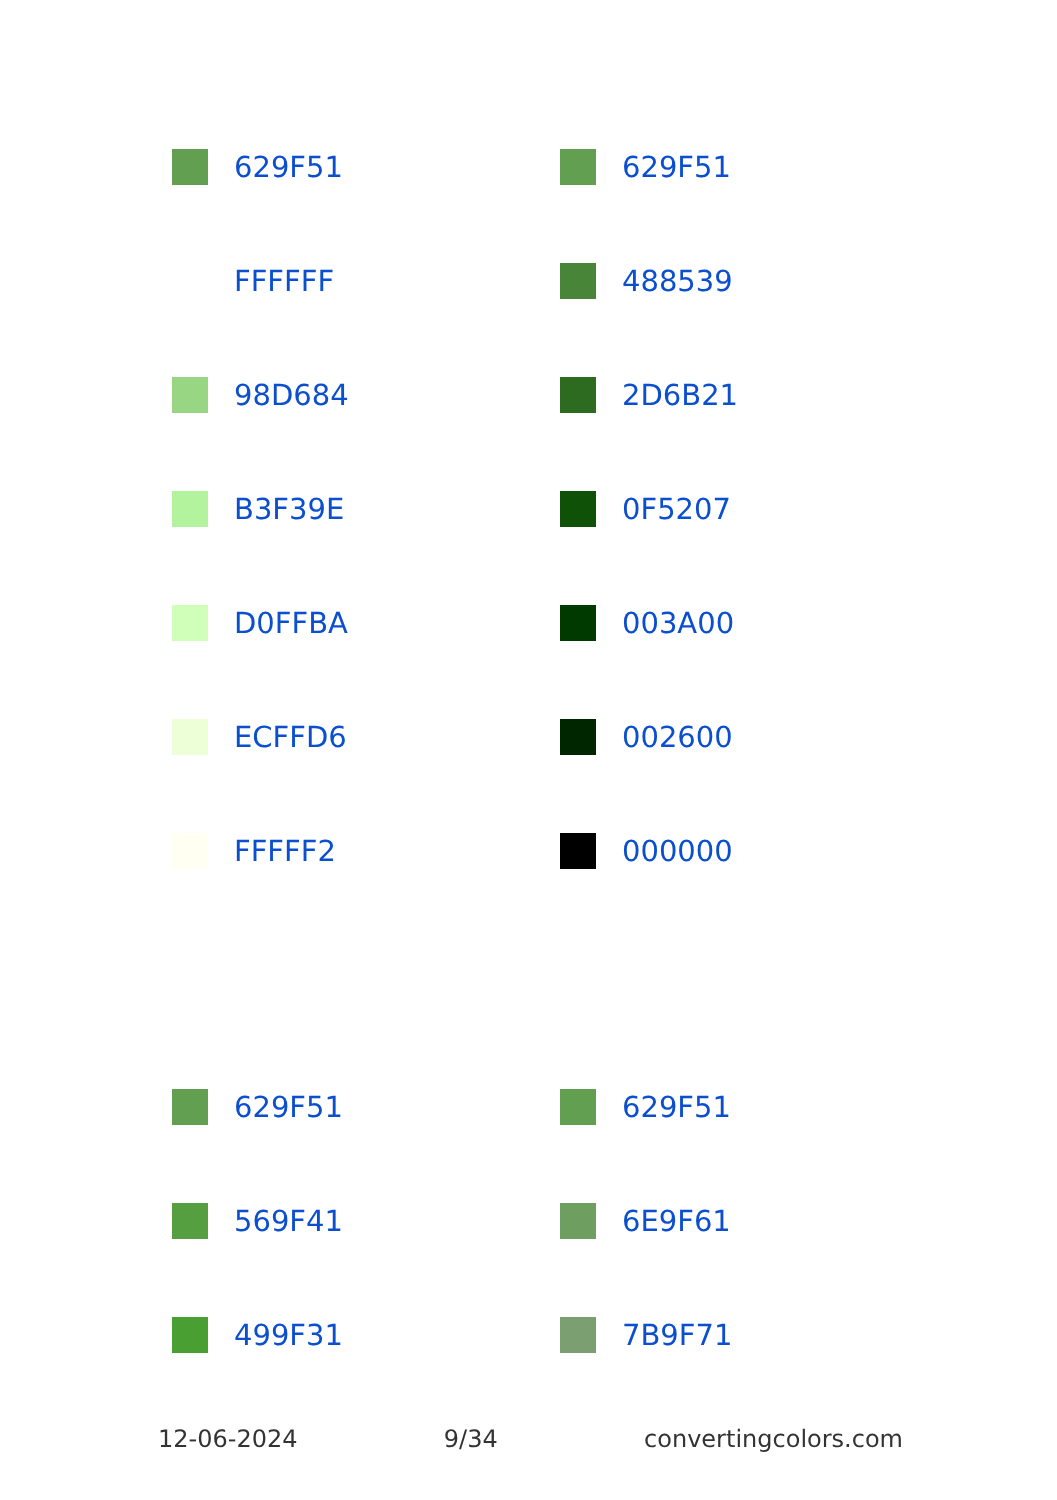629F51
629F51
FFFFFF
488539
98D684
2D6B21
B3F39E
0F5207
D0FFBA
003A00
ECFFD6
002600
FFFFF2
000000
629F51
629F51
569F41
6E9F61
499F31
7B9F71
12-06-2024 9/34 convertingcolors.com